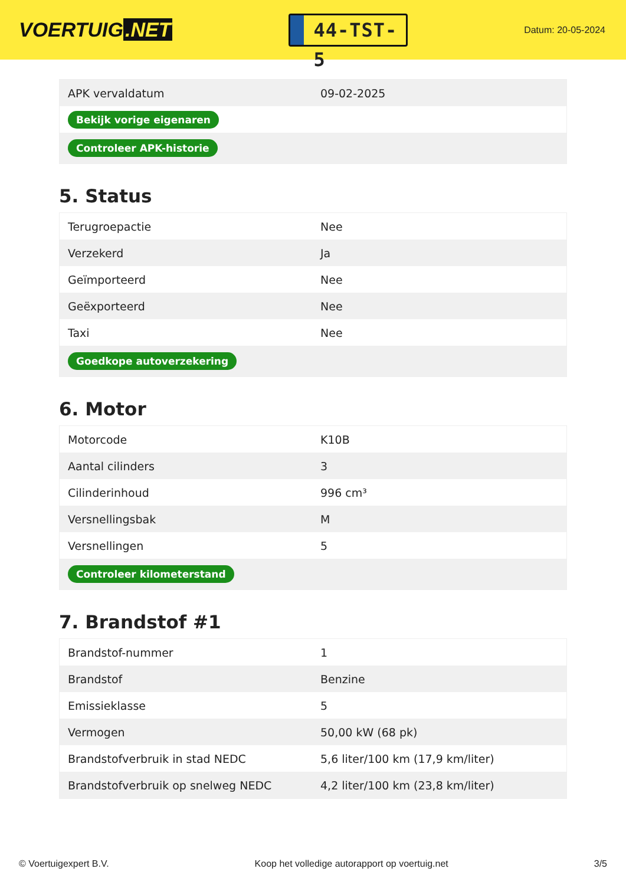VOERTUIG.NET
44-TST-5
Datum: 20-05-2024
| APK vervaldatum | 09-02-2025 |
| Bekijk vorige eigenaren | |
| Controleer APK-historie | |
5. Status
| Terugroepactie | Nee |
| Verzekerd | Ja |
| Geïmporteerd | Nee |
| Geëxporteerd | Nee |
| Taxi | Nee |
| Goedkope autoverzekering | |
6. Motor
| Motorcode | K10B |
| Aantal cilinders | 3 |
| Cilinderinhoud | 996 cm³ |
| Versnellingsbak | M |
| Versnellingen | 5 |
| Controleer kilometerstand | |
7. Brandstof #1
| Brandstof-nummer | 1 |
| Brandstof | Benzine |
| Emissieklasse | 5 |
| Vermogen | 50,00 kW (68 pk) |
| Brandstofverbruik in stad NEDC | 5,6 liter/100 km (17,9 km/liter) |
| Brandstofverbruik op snelweg NEDC | 4,2 liter/100 km (23,8 km/liter) |
© Voertuigexpert B.V. Koop het volledige autorapport op voertuig.net 3/5